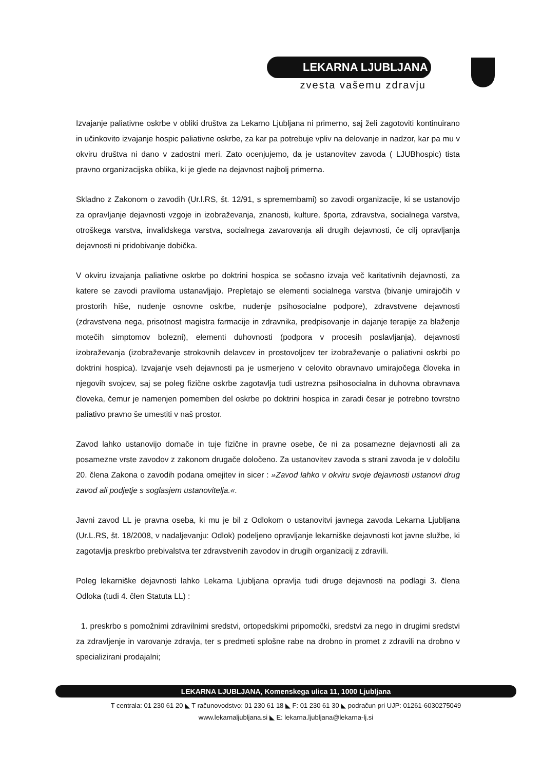LEKARNA LJUBLJANA
zvesta vašemu zdravju
Izvajanje paliativne oskrbe v obliki društva za Lekarno Ljubljana ni primerno, saj želi zagotoviti kontinuirano in učinkovito izvajanje hospic paliativne oskrbe, za kar pa potrebuje vpliv na delovanje in nadzor, kar pa mu v okviru društva ni dano v zadostni meri. Zato ocenjujemo, da je ustanovitev zavoda ( LJUBhospic) tista pravno organizacijska oblika, ki je glede na dejavnost najbolj primerna.
Skladno z Zakonom o zavodih (Ur.l.RS, št. 12/91, s spremembami) so zavodi organizacije, ki se ustanovijo za opravljanje dejavnosti vzgoje in izobraževanja, znanosti, kulture, športa, zdravstva, socialnega varstva, otroškega varstva, invalidskega varstva, socialnega zavarovanja ali drugih dejavnosti, če cilj opravljanja dejavnosti ni pridobivanje dobička.
V okviru izvajanja paliativne oskrbe po doktrini hospica se sočasno izvaja več karitativnih dejavnosti, za katere se zavodi praviloma ustanavljajo. Prepletajo se elementi socialnega varstva (bivanje umirajočih v prostorih hiše, nudenje osnovne oskrbe, nudenje psihosocialne podpore), zdravstvene dejavnosti (zdravstvena nega, prisotnost magistra farmacije in zdravnika, predpisovanje in dajanje terapije za blaženje motečih simptomov bolezni), elementi duhovnosti (podpora v procesih poslavljanja), dejavnosti izobraževanja (izobraževanje strokovnih delavcev in prostovoljcev ter izobraževanje o paliativni oskrbi po doktrini hospica). Izvajanje vseh dejavnosti pa je usmerjeno v celovito obravnavo umirajočega človeka in njegovih svojcev, saj se poleg fizične oskrbe zagotavlja tudi ustrezna psihosocialna in duhovna obravnava človeka, čemur je namenjen pomemben del oskrbe po doktrini hospica in zaradi česar je potrebno tovrstno paliativo pravno še umestiti v naš prostor.
Zavod lahko ustanovijo domače in tuje fizične in pravne osebe, če ni za posamezne dejavnosti ali za posamezne vrste zavodov z zakonom drugače določeno. Za ustanovitev zavoda s strani zavoda je v določilu 20. člena Zakona o zavodih podana omejitev in sicer : »Zavod lahko v okviru svoje dejavnosti ustanovi drug zavod ali podjetje s soglasjem ustanovitelja.«.
Javni zavod LL je pravna oseba, ki mu je bil z Odlokom o ustanovitvi javnega zavoda Lekarna Ljubljana (Ur.L.RS, št. 18/2008, v nadaljevanju: Odlok) podeljeno opravljanje lekarniške dejavnosti kot javne službe, ki zagotavlja preskrbo prebivalstva ter zdravstvenih zavodov in drugih organizacij z zdravili.
Poleg lekarniške dejavnosti lahko Lekarna Ljubljana opravlja tudi druge dejavnosti na podlagi 3. člena Odloka (tudi 4. člen Statuta LL) :
1. preskrbo s pomožnimi zdravilnimi sredstvi, ortopedskimi pripomočki, sredstvi za nego in drugimi sredstvi za zdravljenje in varovanje zdravja, ter s predmeti splošne rabe na drobno in promet z zdravili na drobno v specializirani prodajalni;
LEKARNA LJUBLJANA, Komenskega ulica 11, 1000 Ljubljana
T centrala: 01 230 61 20 ◣ T računovodstvo: 01 230 61 18 ◣ F: 01 230 61 30 ◣ podračun pri UJP: 01261-6030275049
www.lekarnaljubljana.si ◣ E: lekarna.ljubljana@lekarna-lj.si